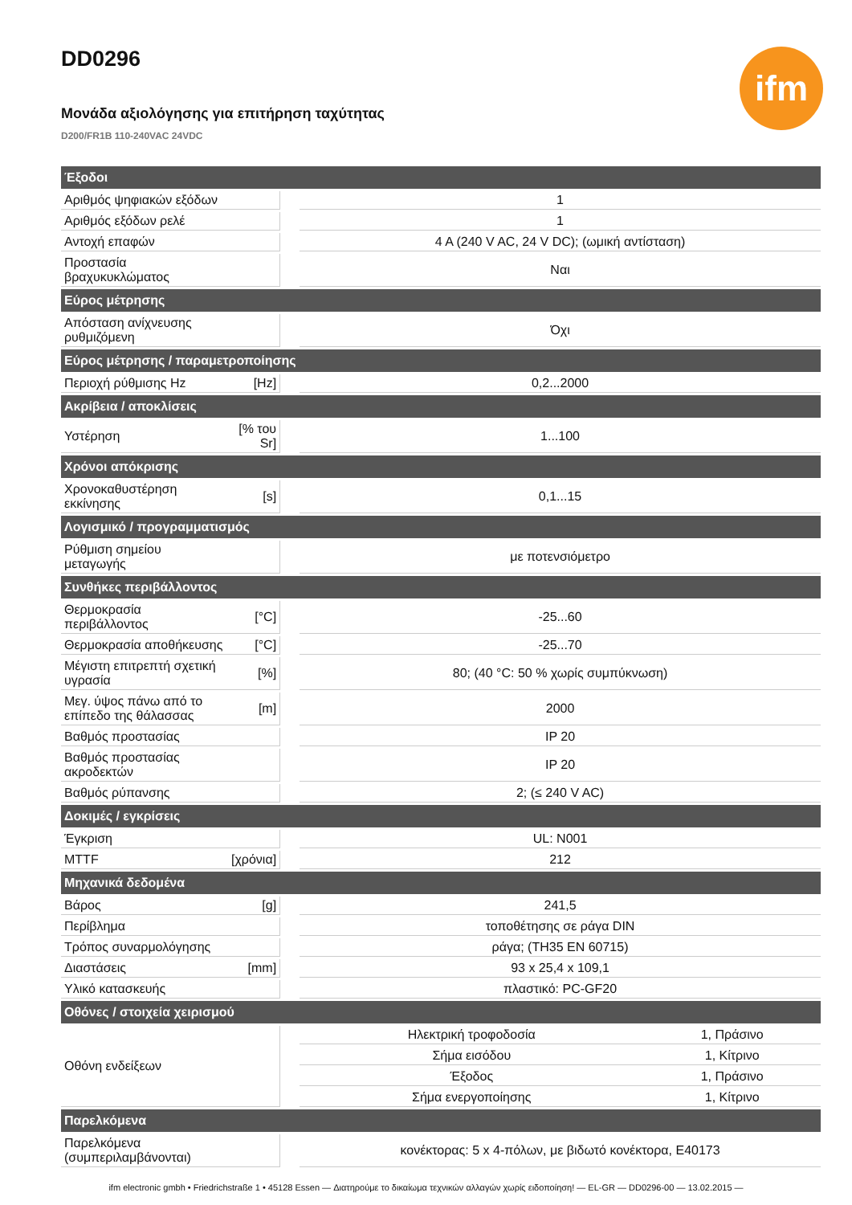DD0296
Μονάδα αξιολόγησης για επιτήρηση ταχύτητας
D200/FR1B 110-240VAC 24VDC
ifm
| Έξοδοι | | | | |
| --- | --- | --- | --- | --- |
| Αριθμός ψηφιακών εξόδων | | | 1 | |
| Αριθμός εξόδων ρελέ | | | 1 | |
| Αντοχή επαφών | | | 4 A (240 V AC, 24 V DC); (ωμική αντίσταση) | |
| Προστασία βραχυκυκλώματος | | | Ναι | |
| Εύρος μέτρησης | | | | |
| Απόσταση ανίχνευσης ρυθμιζόμενη | | | Όχι | |
| Εύρος μέτρησης / παραμετροποίησης | | | | |
| Περιοχή ρύθμισης Hz | [Hz] | | 0,2...2000 | |
| Ακρίβεια / αποκλίσεις | | | | |
| Υστέρηση | [% του Sr] | | 1...100 | |
| Χρόνοι απόκρισης | | | | |
| Χρονοκαθυστέρηση εκκίνησης | [s] | | 0,1...15 | |
| Λογισμικό / προγραμματισμός | | | | |
| Ρύθμιση σημείου μεταγωγής | | | με ποτενσιόμετρο | |
| Συνθήκες περιβάλλοντος | | | | |
| Θερμοκρασία περιβάλλοντος | [°C] | | -25...60 | |
| Θερμοκρασία αποθήκευσης | [°C] | | -25...70 | |
| Μέγιστη επιτρεπτή σχετική υγρασία | [%] | | 80; (40 °C: 50 % χωρίς συμπύκνωση) | |
| Μεγ. ύψος πάνω από το επίπεδο της θάλασσας | [m] | | 2000 | |
| Βαθμός προστασίας | | | IP 20 | |
| Βαθμός προστασίας ακροδεκτών | | | IP 20 | |
| Βαθμός ρύπανσης | | | 2; (≤ 240 V AC) | |
| Δοκιμές / εγκρίσεις | | | | |
| Έγκριση | | | UL: N001 | |
| MTTF | [χρόνια] | | 212 | |
| Μηχανικά δεδομένα | | | | |
| Βάρος | [g] | | 241,5 | |
| Περίβλημα | | | τοποθέτησης σε ράγα DIN | |
| Τρόπος συναρμολόγησης | | | ράγα; (TH35 EN 60715) | |
| Διαστάσεις | [mm] | | 93 x 25,4 x 109,1 | |
| Υλικό κατασκευής | | | πλαστικό: PC-GF20 | |
| Οθόνες / στοιχεία χειρισμού | | | | |
| Οθόνη ενδείξεων | | | Ηλεκτρική τροφοδοσία | 1, Πράσινο |
| | | | Σήμα εισόδου | 1, Κίτρινο |
| | | | Έξοδος | 1, Πράσινο |
| | | | Σήμα ενεργοποίησης | 1, Κίτρινο |
| Παρελκόμενα | | | | |
| Παρελκόμενα (συμπεριλαμβάνονται) | | | κονέκτορας: 5 x 4-πόλων, με βιδωτό κονέκτορα, E40173 | |
ifm electronic gmbh • Friedrichstraße 1 • 45128 Essen — Διατηρούμε το δικαίωμα τεχνικών αλλαγών χωρίς ειδοποίηση! — EL-GR — DD0296-00 — 13.02.2015 —